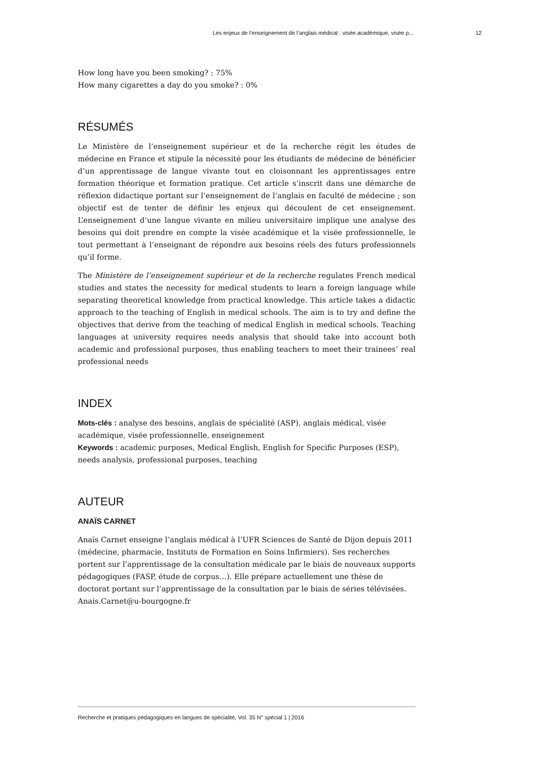Les enjeux de l’enseignement de l’anglais médical : visée académique, visée p... 12
How long have you been smoking? : 75%
How many cigarettes a day do you smoke? : 0%
RÉSUMÉS
Le Ministère de l’enseignement supérieur et de la recherche régit les études de médecine en France et stipule la nécessité pour les étudiants de médecine de bénéficier d’un apprentissage de langue vivante tout en cloisonnant les apprentissages entre formation théorique et formation pratique. Cet article s’inscrit dans une démarche de réflexion didactique portant sur l’enseignement de l’anglais en faculté de médecine ; son objectif est de tenter de définir les enjeux qui découlent de cet enseignement. L’enseignement d’une langue vivante en milieu universitaire implique une analyse des besoins qui doit prendre en compte la visée académique et la visée professionnelle, le tout permettant à l’enseignant de répondre aux besoins réels des futurs professionnels qu’il forme.
The Ministère de l’enseignement supérieur et de la recherche regulates French medical studies and states the necessity for medical students to learn a foreign language while separating theoretical knowledge from practical knowledge. This article takes a didactic approach to the teaching of English in medical schools. The aim is to try and define the objectives that derive from the teaching of medical English in medical schools. Teaching languages at university requires needs analysis that should take into account both academic and professional purposes, thus enabling teachers to meet their trainees’ real professional needs
INDEX
Mots-clés : analyse des besoins, anglais de spécialité (ASP), anglais médical, visée académique, visée professionnelle, enseignement
Keywords : academic purposes, Medical English, English for Specific Purposes (ESP), needs analysis, professional purposes, teaching
AUTEUR
ANAÏS CARNET
Anaïs Carnet enseigne l’anglais médical à l’UFR Sciences de Santé de Dijon depuis 2011 (médecine, pharmacie, Instituts de Formation en Soins Infirmiers). Ses recherches portent sur l’apprentissage de la consultation médicale par le biais de nouveaux supports pédagogiques (FASP, étude de corpus…). Elle prépare actuellement une thèse de doctorat portant sur l’apprentissage de la consultation par le biais de séries télévisées.
Anais.Carnet@u-bourgogne.fr
Recherche et pratiques pédagogiques en langues de spécialité, Vol. 35 N° spécial 1 | 2016